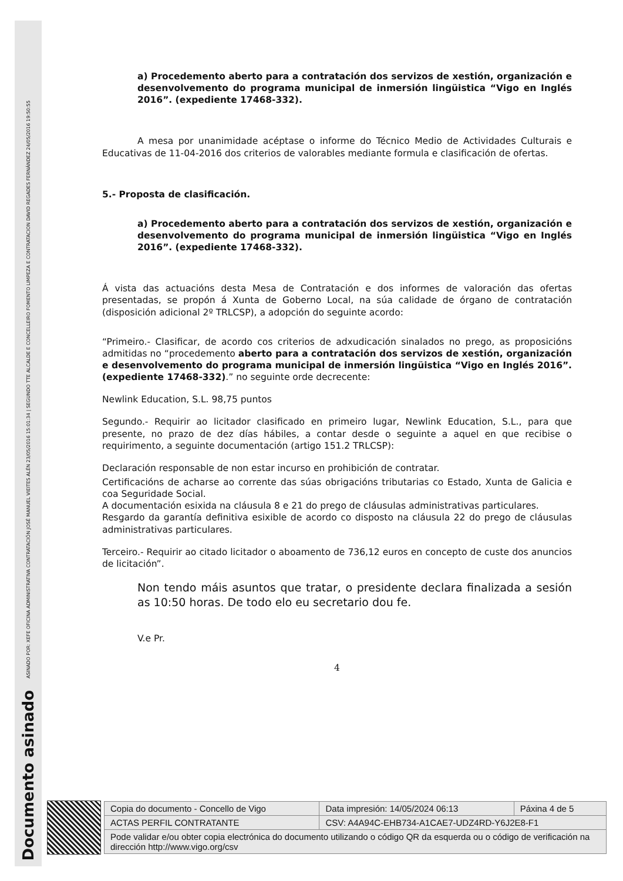ASINADO POR: XEFE OFICINA ADMINISTRATIVA CONTRATACIÓN JOSÉ MANUEL VIEITES ALÉN 23/05/2016 15:01:34 | SEGUNDO TTE ALCALDE E CONCELLEIRO FOMENTO LIMPEZA E CONTRATACION DAVID REGADES FERNÁNDEZ 24/05/2016 19:50:55
Documento asinado
a) Procedemento aberto para a contratación dos servizos de xestión, organización e desenvolvemento do programa municipal de inmersión lingüistica “Vigo en Inglés 2016”. (expediente 17468-332).
A mesa por unanimidade acéptase o informe do Técnico Medio de Actividades Culturais e Educativas de 11-04-2016 dos criterios de valorables mediante formula e clasificación de ofertas.
5.- Proposta de clasificación.
a) Procedemento aberto para a contratación dos servizos de xestión, organización e desenvolvemento do programa municipal de inmersión lingüistica “Vigo en Inglés 2016”. (expediente 17468-332).
Á vista das actuacións desta Mesa de Contratación e dos informes de valoración das ofertas presentadas, se propón á Xunta de Goberno Local, na súa calidade de órgano de contratación (disposición adicional 2º TRLCSP), a adopción do seguinte acordo:
“Primeiro.- Clasificar, de acordo cos criterios de adxudicación sinalados no prego, as proposicións admitidas no “procedemento aberto para a contratación dos servizos de xestión, organización e desenvolvemento do programa municipal de inmersión lingüistica “Vigo en Inglés 2016”. (expediente 17468-332).” no seguinte orde decrecente:
Newlink Education, S.L. 98,75 puntos
Segundo.- Requirir ao licitador clasificado en primeiro lugar, Newlink Education, S.L., para que presente, no prazo de dez días hábiles, a contar desde o seguinte a aquel en que recibise o requirimento, a seguinte documentación (artigo 151.2 TRLCSP):
Declaración responsable de non estar incurso en prohibición de contratar.
Certificacións de acharse ao corrente das súas obrigacións tributarias co Estado, Xunta de Galicia e coa Seguridade Social.
A documentación esixida na cláusula 8 e 21 do prego de cláusulas administrativas particulares.
Resgardo da garantía definitiva esixible de acordo co disposto na cláusula 22 do prego de cláusulas administrativas particulares.
Terceiro.- Requirir ao citado licitador o aboamento de 736,12 euros en concepto de custe dos anuncios de licitación”.
Non tendo máis asuntos que tratar, o presidente declara finalizada a sesión as 10:50 horas. De todo elo eu secretario dou fe.
V.e Pr.
4
| Copia do documento - Concello de Vigo | Data impresión: 14/05/2024 06:13 | Páxina 4 de 5 |
| ACTAS PERFIL CONTRATANTE | CSV: A4A94C-EHB734-A1CAE7-UDZ4RD-Y6J2E8-F1 | |
| Pode validar e/ou obter copia electrónica do documento utilizando o código QR da esquerda ou o código de verificación na dirección http://www.vigo.org/csv | | |